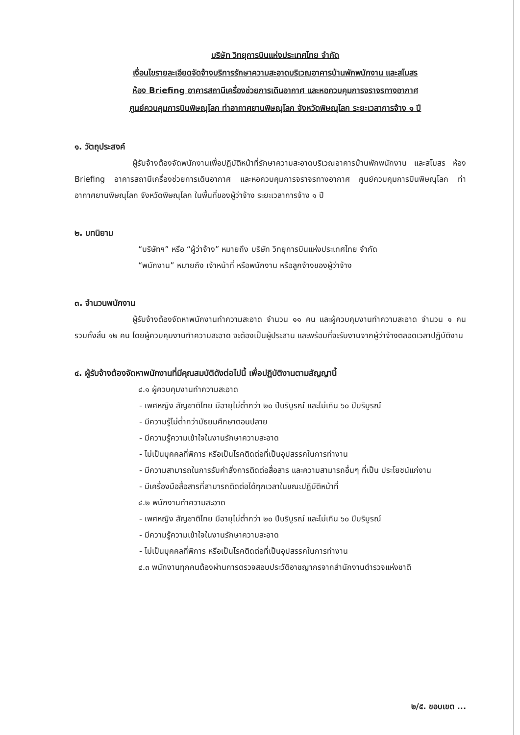บริษัท วิทยุการบินแห่งประเทศไทย จำกัด
เงื่อนไขรายละเอียดจัดจ้างบริการรักษาความสะอาดบริเวณอาคารบ้านพักพนักงาน และสโมสร
ห้อง Briefing อาคารสถานีเครื่องช่วยการเดินอากาศ และหอควบคุมการจราจรทางอากาศ
ศูนย์ควบคุมการบินพิษณุโลก ท่าอากาศยานพิษณุโลก จังหวัดพิษณุโลก ระยะเวลาการจ้าง ๑ ปี
๑. วัตถุประสงค์
ผู้รับจ้างต้องจัดพนักงานเพื่อปฏิบัติหน้าที่รักษาความสะอาดบริเวณอาคารบ้านพักพนักงาน และสโมสร ห้อง Briefing อาคารสถานีเครื่องช่วยการเดินอากาศ และหอควบคุมการจราจรทางอากาศ ศูนย์ควบคุมการบินพิษณุโลก ท่าอากาศยานพิษณุโลก จังหวัดพิษณุโลก ในพื้นที่ของผู้ว่าจ้าง ระยะเวลาการจ้าง ๑ ปี
๒. บทนิยาม
“บริษัทฯ” หรือ “ผู้ว่าจ้าง” หมายถึง บริษัท วิทยุการบินแห่งประเทศไทย จำกัด
“พนักงาน” หมายถึง เจ้าหน้าที่ หรือพนักงาน หรือลูกจ้างของผู้ว่าจ้าง
๓. จำนวนพนักงาน
ผู้รับจ้างต้องจัดหาพนักงานทำความสะอาด จำนวน ๑๑ คน และผู้ควบคุมงานทำความสะอาด จำนวน ๑ คน รวมทั้งสิ้น ๑๒ คน โดยผู้ควบคุมงานทำความสะอาด จะต้องเป็นผู้ประสาน และพร้อมที่จะรับงานจากผู้ว่าจ้างตลอดเวลาปฏิบัติงาน
๔. ผู้รับจ้างต้องจัดหาพนักงานที่มีคุณสมบัติดังต่อไปนี้ เพื่อปฏิบัติงานตามสัญญานี้
๔.๑ ผู้ควบคุมงานทำความสะอาด
- เพศหญิง สัญชาติไทย มีอายุไม่ต่ำกว่า ๒๐ ปีบริบูรณ์ และไม่เกิน ๖๐ ปีบริบูรณ์
- มีความรู้ไม่ต่ำกว่ามัธยมศึกษาตอนปลาย
- มีความรู้ความเข้าใจในงานรักษาความสะอาด
- ไม่เป็นบุคคลที่พิการ หรือเป็นโรคติดต่อที่เป็นอุปสรรคในการทำงาน
- มีความสามารถในการรับคำสั่งการติดต่อสื่อสาร และความสามารถอื่นๆ ที่เป็น ประโยชน์แก่งาน
- มีเครื่องมือสื่อสารที่สามารถติดต่อได้ทุกเวลาในขณะปฏิบัติหน้าที่
๔.๒ พนักงานทำความสะอาด
- เพศหญิง สัญชาติไทย มีอายุไม่ต่ำกว่า ๒๐ ปีบริบูรณ์ และไม่เกิน ๖๐ ปีบริบูรณ์
- มีความรู้ความเข้าใจในงานรักษาความสะอาด
- ไม่เป็นบุคคลที่พิการ หรือเป็นโรคติดต่อที่เป็นอุปสรรคในการทำงาน
๔.๓ พนักงานทุกคนต้องผ่านการตรวจสอบประวัติอาชญากรจากสำนักงานตำรวจแห่งชาติ
๒/๕. ขอบเขต ...